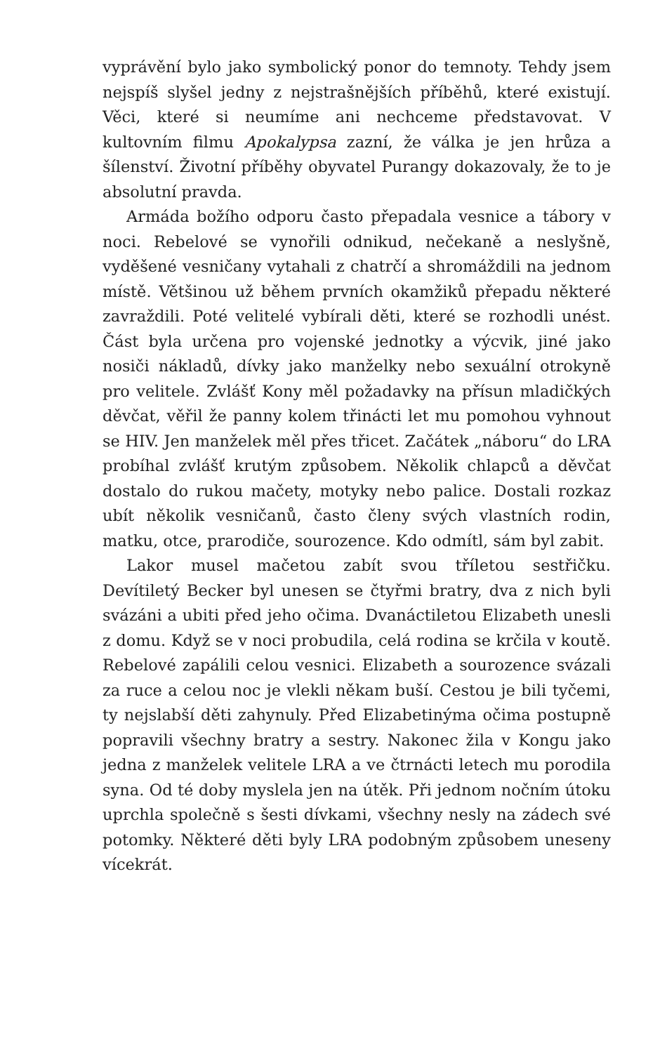vyprávění bylo jako symbolický ponor do temnoty. Tehdy jsem nejspíš slyšel jedny z nejstrašnějších příběhů, které existují. Věci, které si neumíme ani nechceme představovat. V kultovním filmu Apokalypsa zazní, že válka je jen hrůza a šílenství. Životní příběhy obyvatel Purangy dokazovaly, že to je absolutní pravda.
Armáda božího odporu často přepadala vesnice a tábory v noci. Rebelové se vynořili odnikud, nečekaně a neslyšně, vyděšené vesničany vytahali z chatrčí a shromáždili na jednom místě. Většinou už během prvních okamžiků přepadu některé zavraždili. Poté velitelé vybírali děti, které se rozhodli unést. Část byla určena pro vojenské jednotky a výcvik, jiné jako nosiči nákladů, dívky jako manželky nebo sexuální otrokyně pro velitele. Zvlášť Kony měl požadavky na přísun mladičkých děvčat, věřil že panny kolem třinácti let mu pomohou vyhnout se HIV. Jen manželek měl přes třicet. Začátek „náboru“ do LRA probíhal zvlášť krutým způsobem. Několik chlapců a děvčat dostalo do rukou mačety, motyky nebo palice. Dostali rozkaz ubít několik vesničanů, často členy svých vlastních rodin, matku, otce, prarodiče, sourozence. Kdo odmítl, sám byl zabit.
Lakor musel mačetou zabít svou tříletou sestřičku. Devítiletý Becker byl unesen se čtyřmi bratry, dva z nich byli svázáni a ubiti před jeho očima. Dvanáctiletou Elizabeth unesli z domu. Když se v noci probudila, celá rodina se krčila v koutě. Rebelové zapálili celou vesnici. Elizabeth a sourozence svázali za ruce a celou noc je vlekli někam buší. Cestou je bili tyčemi, ty nejslabší děti zahynuly. Před Elizabetinýma očima postupně popravili všechny bratry a sestry. Nakonec žila v Kongu jako jedna z manželek velitele LRA a ve čtrnácti letech mu porodila syna. Od té doby myslela jen na útěk. Při jednom nočním útoku uprchla společně s šesti dívkami, všechny nesly na zádech své potomky. Některé děti byly LRA podobným způsobem uneseny vícekrát.